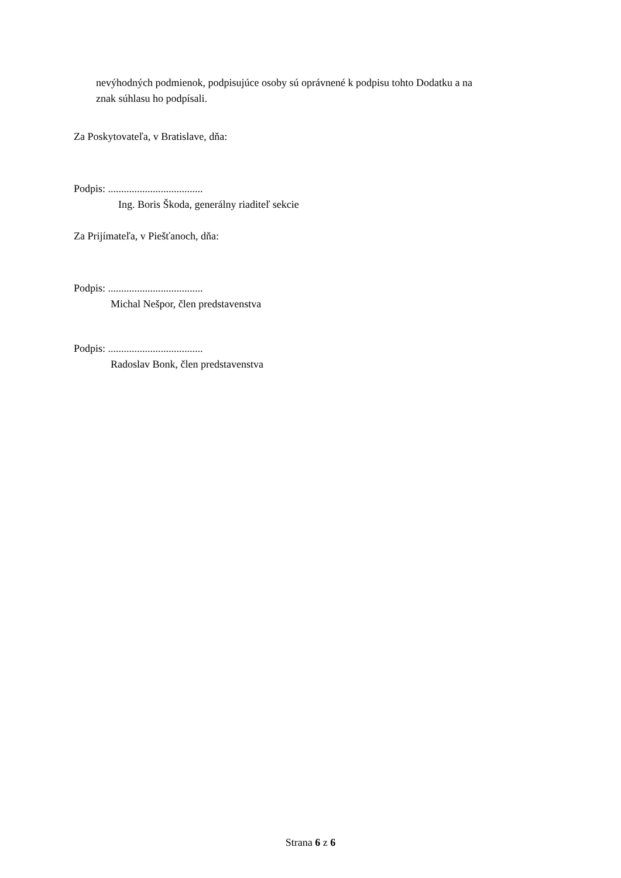nevýhodných podmienok, podpisujúce osoby sú oprávnené k podpisu tohto Dodatku a na
znak súhlasu ho podpísali.
Za Poskytovateľa, v Bratislave, dňa:
Podpis: ....................................
Ing. Boris Škoda, generálny riaditeľ sekcie
Za Prijímateľa, v Piešťanoch, dňa:
Podpis: ....................................
Michal Nešpor, člen predstavenstva
Podpis: ....................................
Radoslav Bonk, člen predstavenstva
Strana 6 z 6